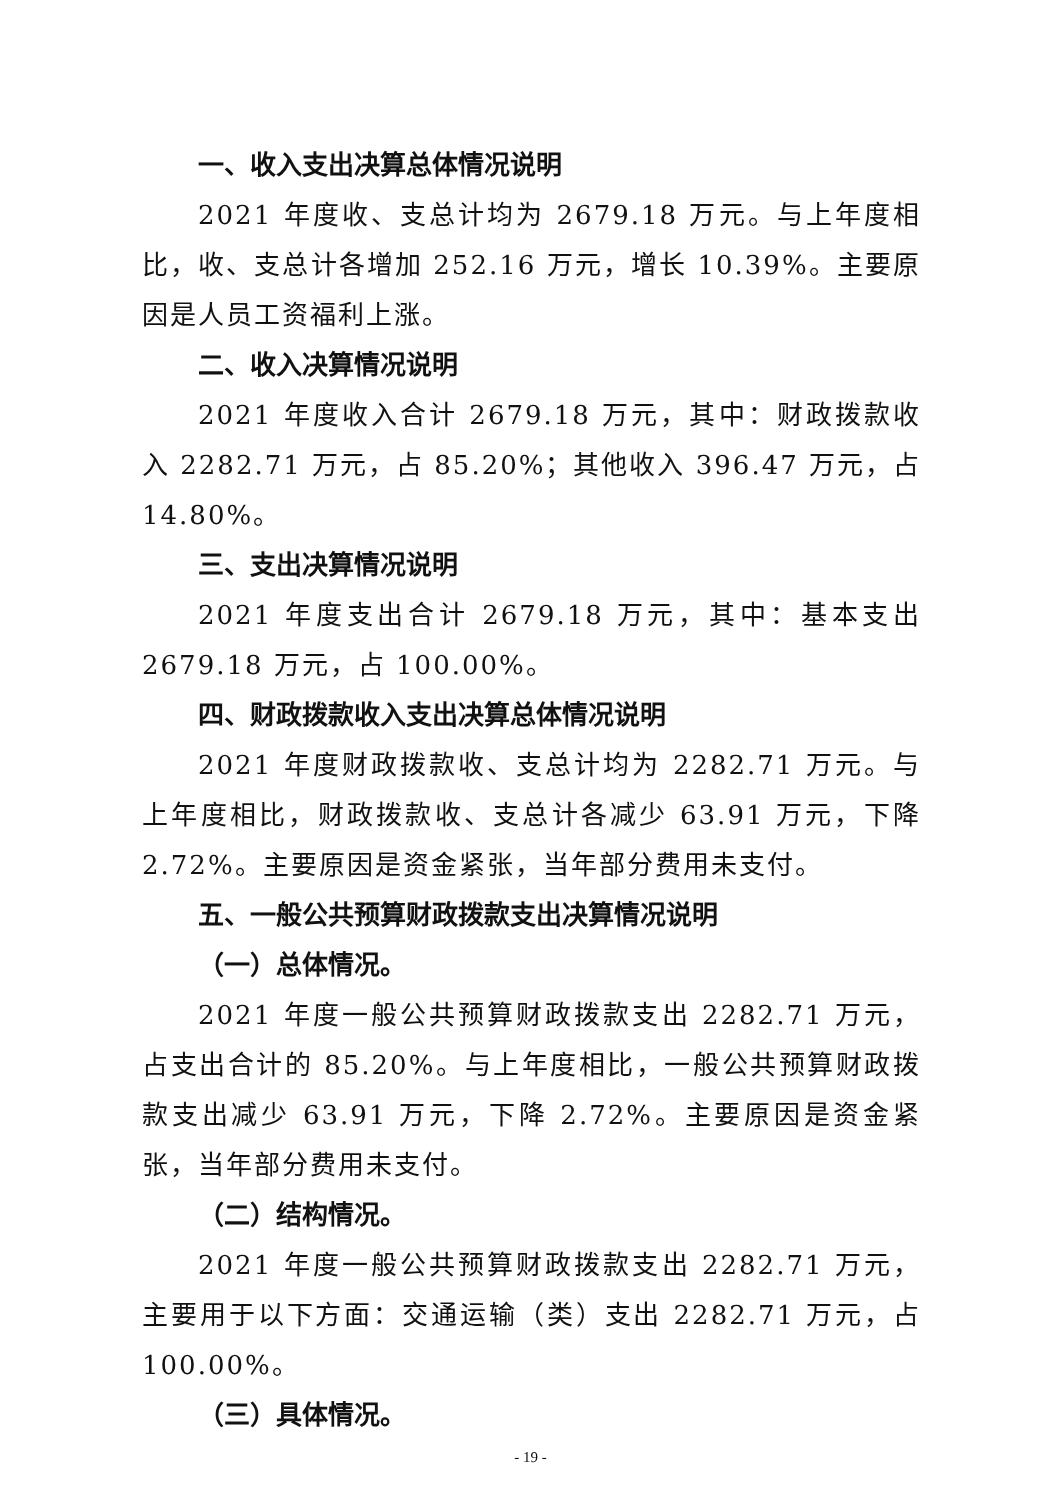一、收入支出决算总体情况说明
2021 年度收、支总计均为 2679.18 万元。与上年度相比，收、支总计各增加 252.16 万元，增长 10.39%。主要原因是人员工资福利上涨。
二、收入决算情况说明
2021 年度收入合计 2679.18 万元，其中：财政拨款收入 2282.71 万元，占 85.20%；其他收入 396.47 万元，占 14.80%。
三、支出决算情况说明
2021 年度支出合计 2679.18 万元，其中：基本支出 2679.18 万元，占 100.00%。
四、财政拨款收入支出决算总体情况说明
2021 年度财政拨款收、支总计均为 2282.71 万元。与上年度相比，财政拨款收、支总计各减少 63.91 万元，下降 2.72%。主要原因是资金紧张，当年部分费用未支付。
五、一般公共预算财政拨款支出决算情况说明
（一）总体情况。
2021 年度一般公共预算财政拨款支出 2282.71 万元，占支出合计的 85.20%。与上年度相比，一般公共预算财政拨款支出减少 63.91 万元，下降 2.72%。主要原因是资金紧张，当年部分费用未支付。
（二）结构情况。
2021 年度一般公共预算财政拨款支出 2282.71 万元，主要用于以下方面：交通运输（类）支出 2282.71 万元，占 100.00%。
（三）具体情况。
- 19 -